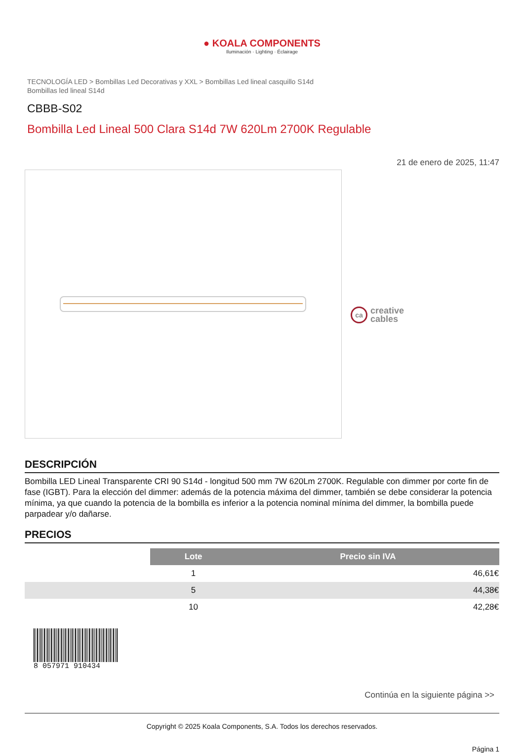● KOALA COMPONENTS
Iluminación · Lighting · Éclairage
TECNOLOGÍA LED > Bombillas Led Decorativas y XXL > Bombillas Led lineal casquillo S14d
Bombillas led lineal S14d
CBBB-S02
Bombilla Led Lineal 500 Clara S14d 7W 620Lm 2700K Regulable
21 de enero de 2025, 11:47
ca
creative
cables
DESCRIPCIÓN
Bombilla LED Lineal Transparente CRI 90 S14d - longitud 500 mm 7W 620Lm 2700K. Regulable con dimmer por corte fin de fase (IGBT). Para la elección del dimmer: además de la potencia máxima del dimmer, también se debe considerar la potencia mínima, ya que cuando la potencia de la bombilla es inferior a la potencia nominal mínima del dimmer, la bombilla puede parpadear y/o dañarse.
PRECIOS
| | Lote | Precio sin IVA |
| | 1 | 46,61€ |
| | 5 | 44,38€ |
| | 10 | 42,28€ |
8 057971 910434
Continúa en la siguiente página >>
Copyright © 2025 Koala Components, S.A. Todos los derechos reservados.
Página 1